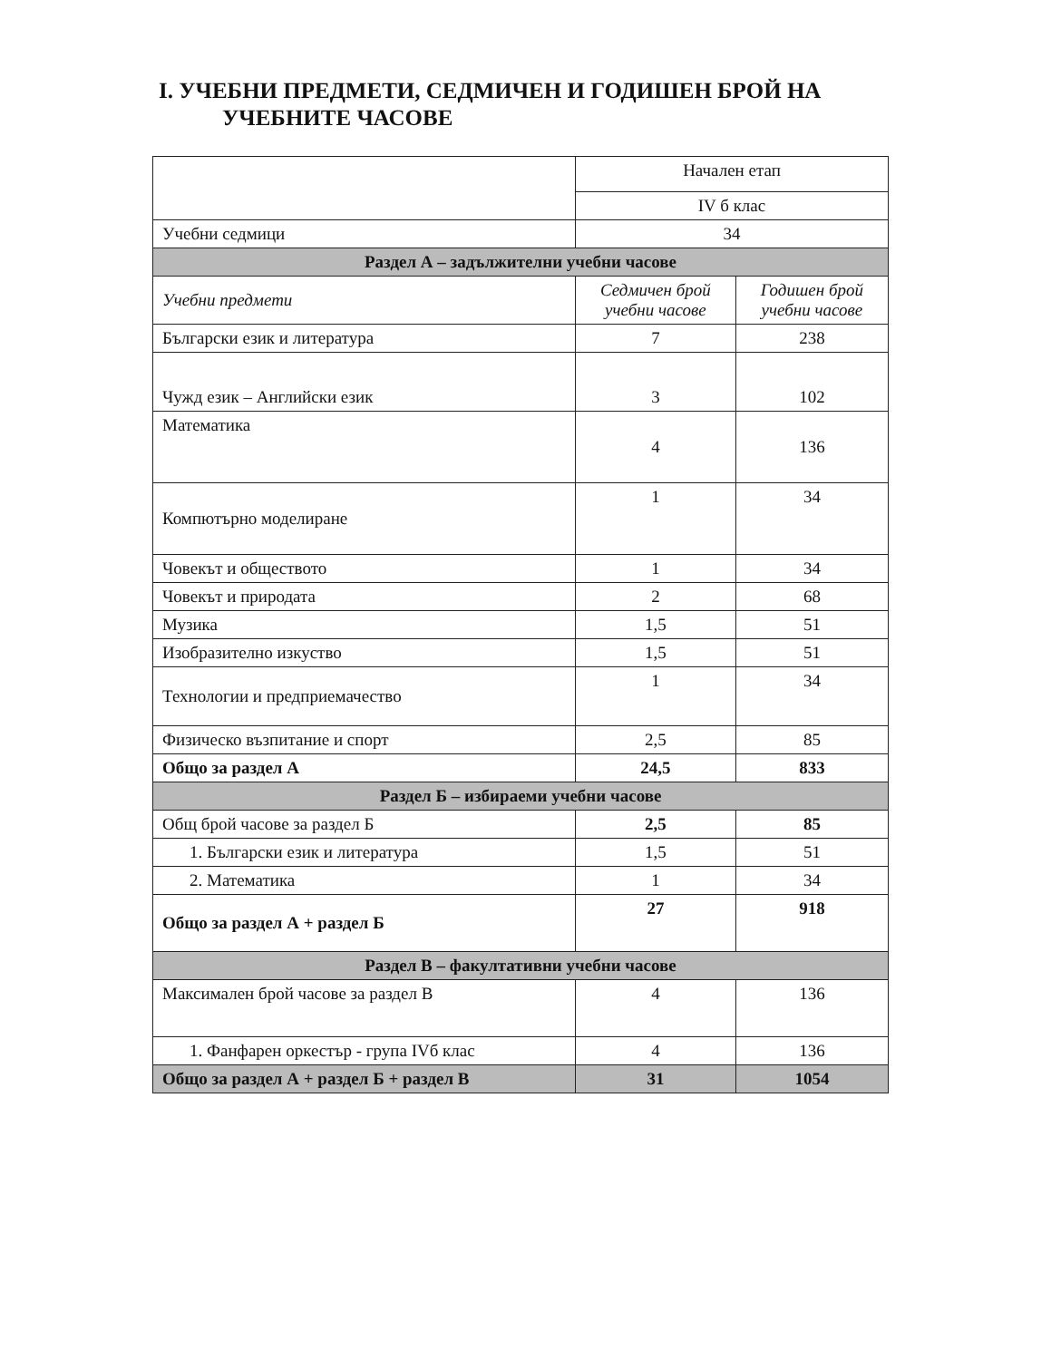I. УЧЕБНИ ПРЕДМЕТИ, СЕДМИЧЕН И ГОДИШЕН БРОЙ НА
УЧЕБНИТЕ ЧАСОВЕ
| | Начален етап | |
| | IV б клас | |
| Учебни седмици | 34 | |
| Раздел А – задължителни учебни часове | | |
| Учебни предмети | Седмичен брой учебни часове | Годишен брой учебни часове |
| Български език и литература | 7 | 238 |
| Чужд език – Английски език | 3 | 102 |
| Математика | 4 | 136 |
| Компютърно моделиране | 1 | 34 |
| Човекът и обществото | 1 | 34 |
| Човекът и природата | 2 | 68 |
| Музика | 1,5 | 51 |
| Изобразително изкуство | 1,5 | 51 |
| Технологии и предприемачество | 1 | 34 |
| Физическо възпитание и спорт | 2,5 | 85 |
| Общо за раздел А | 24,5 | 833 |
| Раздел Б – избираеми учебни часове | | |
| Общ брой часове за раздел Б | 2,5 | 85 |
| 1. Български език и литература | 1,5 | 51 |
| 2. Математика | 1 | 34 |
| Общо за раздел А + раздел Б | 27 | 918 |
| Раздел В – факултативни учебни часове | | |
| Максимален брой часове за раздел В | 4 | 136 |
| 1. Фанфарен оркестър - група IVб клас | 4 | 136 |
| Общо за раздел А + раздел Б + раздел В | 31 | 1054 |